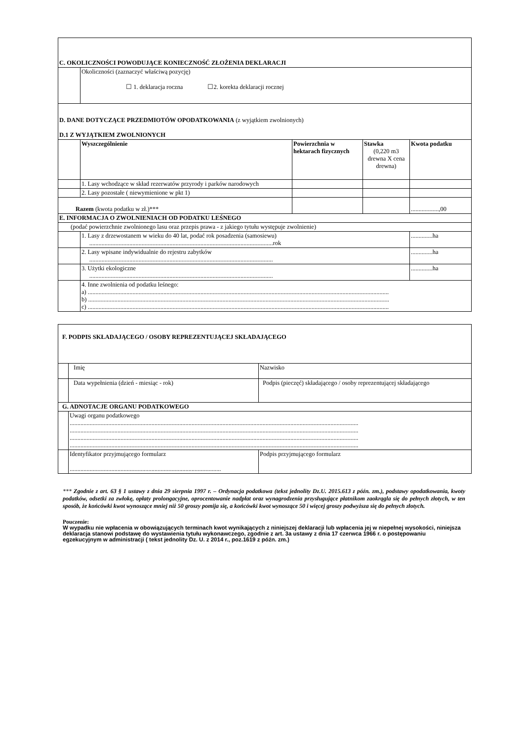| C. OKOLICZNOŚCI POWODUJĄCE KONIECZNOŚĆ ZŁOŻENIA DEKLARACJI | | | | |
| | Okoliczności (zaznaczyć właściwą pozycję) ☐ 1. deklaracja roczna ☐2. korekta deklaracji rocznej | | | |
| D. DANE DOTYCZĄCE PRZEDMIOTÓW OPODATKOWANIA (z wyjątkiem zwolnionych) D.1 Z WYJĄTKIEM ZWOLNIONYCH | | | | |
| | Wyszczególnienie | Powierzchnia w hektarach fizycznych | Stawka (0,220 m3 drewna X cena drewna) | Kwota podatku |
| | 1. Lasy wchodzące w skład rezerwatów przyrody i parków narodowych | | | |
| | 2. Lasy pozostałe ( niewymienione w pkt 1) | | | |
| Razem (kwota podatku w zł.)*** | | | | ..................,00 |
| E. INFORMACJA O ZWOLNIENIACH OD PODATKU LEŚNEGO | | | | |
| (podać powierzchnie zwolnionego lasu oraz przepis prawa - z jakiego tytułu występuje zwolnienie) | | | | |
| | 1. Lasy z drzewostanem w wieku do 40 lat, podać rok posadzenia (samosiewu) .......................................................................................................................rok | | | ..............ha |
| | 2. Lasy wpisane indywidualnie do rejestru zabytków ....................................................................................................................... | | | ..............ha |
| | 3. Użytki ekologiczne ....................................................................................................................... | | | ..............ha |
| | 4. Inne zwolnienia od podatku leśnego: a) ................................................................................................................................................................................................... b) ................................................................................................................................................................................................... c) ................................................................................................................................................................................................... | | | |
| F. PODPIS SKŁADAJĄCEGO / OSOBY REPREZENTUJĄCEJ SKŁADAJĄCEGO | | |
| | Imię | Nazwisko |
| | Data wypełnienia (dzień - miesiąc - rok) | Podpis (pieczęć) składającego / osoby reprezentującej składającego |
| G. ADNOTACJE ORGANU PODATKOWEGO | | |
| | Uwagi organu podatkowego ........................................................................................................................................................................................... ........................................................................................................................................................................................... ........................................................................................................................................................................................... ........................................................................................................................................................................................... | |
| | Identyfikator przyjmującego formularz .................................................................................................. | Podpis przyjmującego formularz |
*** Zgodnie z art. 63 § 1 ustawy z dnia 29 sierpnia 1997 r. – Ordynacja podatkowa (tekst jednolity Dz.U. 2015.613 z późn. zm.), podstawy opodatkowania, kwoty podatków, odsetki za zwłokę, opłaty prolongacyjne, oprocentowanie nadpłat oraz wynagrodzenia przysługujące płatnikom zaokrągla się do pełnych złotych, w ten sposób, że końcówki kwot wynoszące mniej niż 50 groszy pomija się, a końcówki kwot wynoszące 50 i więcej groszy podwyższa się do pełnych złotych.
Pouczenie:
W wypadku nie wpłacenia w obowiązujących terminach kwot wynikających z niniejszej deklaracji lub wpłacenia jej w niepełnej wysokości, niniejsza deklaracja stanowi podstawę do wystawienia tytułu wykonawczego, zgodnie z art. 3a ustawy z dnia 17 czerwca 1966 r. o postępowaniu egzekucyjnym w administracji ( tekst jednolity Dz. U. z 2014 r., poz.1619 z późn. zm.)